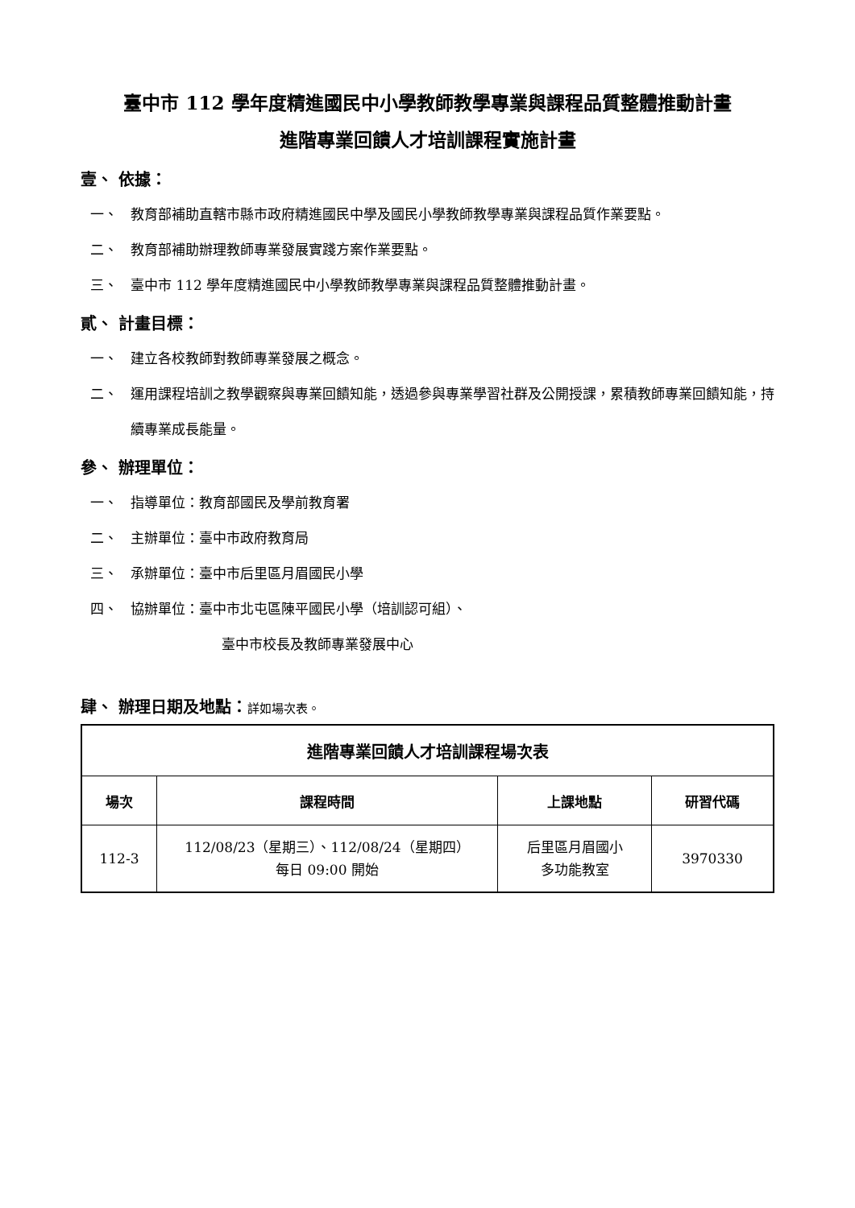臺中市 112 學年度精進國民中小學教師教學專業與課程品質整體推動計畫
進階專業回饋人才培訓課程實施計畫
壹、 依據：
一、 教育部補助直轄市縣市政府精進國民中學及國民小學教師教學專業與課程品質作業要點。
二、 教育部補助辦理教師專業發展實踐方案作業要點。
三、 臺中市 112 學年度精進國民中小學教師教學專業與課程品質整體推動計畫。
貳、 計畫目標：
一、 建立各校教師對教師專業發展之概念。
二、 運用課程培訓之教學觀察與專業回饋知能，透過參與專業學習社群及公開授課，累積教師專業回饋知能，持續專業成長能量。
參、 辦理單位：
一、 指導單位：教育部國民及學前教育署
二、 主辦單位：臺中市政府教育局
三、 承辦單位：臺中市后里區月眉國民小學
四、 協辦單位：臺中市北屯區陳平國民小學（培訓認可組）、
臺中市校長及教師專業發展中心
肆、 辦理日期及地點：詳如場次表。
| 進階專業回饋人才培訓課程場次表 | | | |
| --- | --- | --- | --- |
| 場次 | 課程時間 | 上課地點 | 研習代碼 |
| 112-3 | 112/08/23（星期三）、112/08/24（星期四） 每日 09:00 開始 | 后里區月眉國小 多功能教室 | 3970330 |